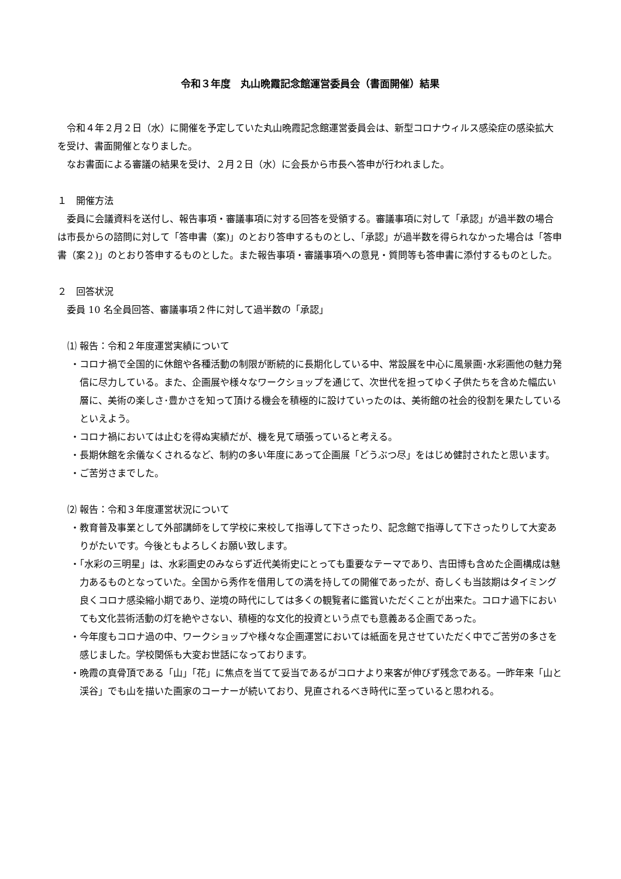令和３年度　丸山晩霞記念館運営委員会（書面開催）結果
令和４年２月２日（水）に開催を予定していた丸山晩霞記念館運営委員会は、新型コロナウィルス感染症の感染拡大を受け、書面開催となりました。
なお書面による審議の結果を受け、２月２日（水）に会長から市長へ答申が行われました。
１　開催方法
委員に会議資料を送付し、報告事項・審議事項に対する回答を受領する。審議事項に対して「承認」が過半数の場合は市長からの諮問に対して「答申書（案)」のとおり答申するものとし、「承認」が過半数を得られなかった場合は「答申書（案２)」のとおり答申するものとした。また報告事項・審議事項への意見・質問等も答申書に添付するものとした。
２　回答状況
委員 10 名全員回答、審議事項２件に対して過半数の「承認」
⑴ 報告：令和２年度運営実績について
・コロナ禍で全国的に休館や各種活動の制限が断続的に長期化している中、常設展を中心に風景画･水彩画他の魅力発信に尽力している。また、企画展や様々なワークショップを通じて、次世代を担ってゆく子供たちを含めた幅広い層に、美術の楽しさ･豊かさを知って頂ける機会を積極的に設けていったのは、美術館の社会的役割を果たしているといえよう。
・コロナ禍においては止むを得ぬ実績だが、機を見て頑張っていると考える。
・長期休館を余儀なくされるなど、制約の多い年度にあって企画展「どうぶつ尽」をはじめ健討されたと思います。
・ご苦労さまでした。
⑵ 報告：令和３年度運営状況について
・教育普及事業として外部講師をして学校に来校して指導して下さったり、記念館で指導して下さったりして大変ありがたいです。今後ともよろしくお願い致します。
・「水彩の三明星」は、水彩画史のみならず近代美術史にとっても重要なテーマであり、吉田博も含めた企画構成は魅力あるものとなっていた。全国から秀作を借用しての満を持しての開催であったが、奇しくも当該期はタイミング良くコロナ感染縮小期であり、逆境の時代にしては多くの観覧者に鑑賞いただくことが出来た。コロナ過下においても文化芸術活動の灯を絶やさない、積極的な文化的投資という点でも意義ある企画であった。
・今年度もコロナ過の中、ワークショップや様々な企画運営においては紙面を見させていただく中でご苦労の多さを感じました。学校関係も大変お世話になっております。
・晩霞の真骨頂である「山」「花」に焦点を当てて妥当であるがコロナより来客が伸びず残念である。一昨年来「山と渓谷」でも山を描いた画家のコーナーが続いており、見直されるべき時代に至っていると思われる。